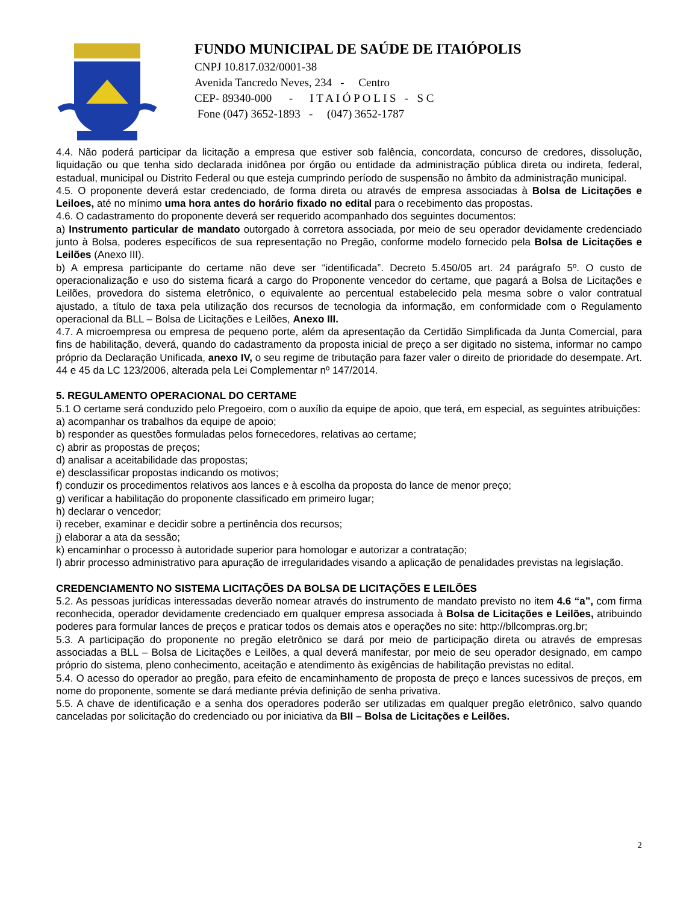FUNDO MUNICIPAL DE SAÚDE DE ITAIÓPOLIS
CNPJ 10.817.032/0001-38
Avenida Tancredo Neves, 234 - Centro
CEP- 89340-000 - I T A I Ó P O L I S - S C
Fone (047) 3652-1893 - (047) 3652-1787
4.4. Não poderá participar da licitação a empresa que estiver sob falência, concordata, concurso de credores, dissolução, liquidação ou que tenha sido declarada inidônea por órgão ou entidade da administração pública direta ou indireta, federal, estadual, municipal ou Distrito Federal ou que esteja cumprindo período de suspensão no âmbito da administração municipal.
4.5. O proponente deverá estar credenciado, de forma direta ou através de empresa associadas à Bolsa de Licitações e Leiloes, até no mínimo uma hora antes do horário fixado no edital para o recebimento das propostas.
4.6. O cadastramento do proponente deverá ser requerido acompanhado dos seguintes documentos:
a) Instrumento particular de mandato outorgado à corretora associada, por meio de seu operador devidamente credenciado junto à Bolsa, poderes específicos de sua representação no Pregão, conforme modelo fornecido pela Bolsa de Licitações e Leilões (Anexo III).
b) A empresa participante do certame não deve ser “identificada”. Decreto 5.450/05 art. 24 parágrafo 5º. O custo de operacionalização e uso do sistema ficará a cargo do Proponente vencedor do certame, que pagará a Bolsa de Licitações e Leilões, provedora do sistema eletrônico, o equivalente ao percentual estabelecido pela mesma sobre o valor contratual ajustado, a título de taxa pela utilização dos recursos de tecnologia da informação, em conformidade com o Regulamento operacional da BLL – Bolsa de Licitações e Leilões, Anexo III.
4.7. A microempresa ou empresa de pequeno porte, além da apresentação da Certidão Simplificada da Junta Comercial, para fins de habilitação, deverá, quando do cadastramento da proposta inicial de preço a ser digitado no sistema, informar no campo próprio da Declaração Unificada, anexo IV, o seu regime de tributação para fazer valer o direito de prioridade do desempate. Art. 44 e 45 da LC 123/2006, alterada pela Lei Complementar nº 147/2014.
5. REGULAMENTO OPERACIONAL DO CERTAME
5.1 O certame será conduzido pelo Pregoeiro, com o auxílio da equipe de apoio, que terá, em especial, as seguintes atribuições:
a) acompanhar os trabalhos da equipe de apoio;
b) responder as questões formuladas pelos fornecedores, relativas ao certame;
c) abrir as propostas de preços;
d) analisar a aceitabilidade das propostas;
e) desclassificar propostas indicando os motivos;
f) conduzir os procedimentos relativos aos lances e à escolha da proposta do lance de menor preço;
g) verificar a habilitação do proponente classificado em primeiro lugar;
h) declarar o vencedor;
i) receber, examinar e decidir sobre a pertinência dos recursos;
j) elaborar a ata da sessão;
k) encaminhar o processo à autoridade superior para homologar e autorizar a contratação;
l) abrir processo administrativo para apuração de irregularidades visando a aplicação de penalidades previstas na legislação.
CREDENCIAMENTO NO SISTEMA LICITAÇÕES DA BOLSA DE LICITAÇÕES E LEILÕES
5.2. As pessoas jurídicas interessadas deverão nomear através do instrumento de mandato previsto no item 4.6 “a”, com firma reconhecida, operador devidamente credenciado em qualquer empresa associada à Bolsa de Licitações e Leilões, atribuindo poderes para formular lances de preços e praticar todos os demais atos e operações no site: http://bllcompras.org.br;
5.3. A participação do proponente no pregão eletrônico se dará por meio de participação direta ou através de empresas associadas a BLL – Bolsa de Licitações e Leilões, a qual deverá manifestar, por meio de seu operador designado, em campo próprio do sistema, pleno conhecimento, aceitação e atendimento às exigências de habilitação previstas no edital.
5.4. O acesso do operador ao pregão, para efeito de encaminhamento de proposta de preço e lances sucessivos de preços, em nome do proponente, somente se dará mediante prévia definição de senha privativa.
5.5. A chave de identificação e a senha dos operadores poderão ser utilizadas em qualquer pregão eletrônico, salvo quando canceladas por solicitação do credenciado ou por iniciativa da BII – Bolsa de Licitações e Leilões.
2